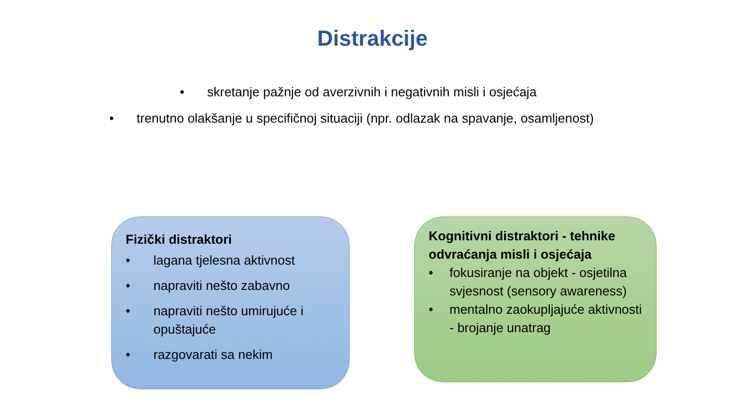Distrakcije
• skretanje pažnje od averzivnih i negativnih misli i osjećaja
• trenutno olakšanje u specifičnoj situaciji (npr. odlazak na spavanje, osamljenost)
Fizički distraktori
• lagana tjelesna aktivnost
• napraviti nešto zabavno
• napraviti nešto umirujuće i opuštajuće
• razgovarati sa nekim
Kognitivni distraktori - tehnike odvraćanja misli i osjećaja
• fokusiranje na objekt - osjetilna svjesnost (sensory awareness)
• mentalno zaokupljajuće aktivnosti - brojanje unatrag